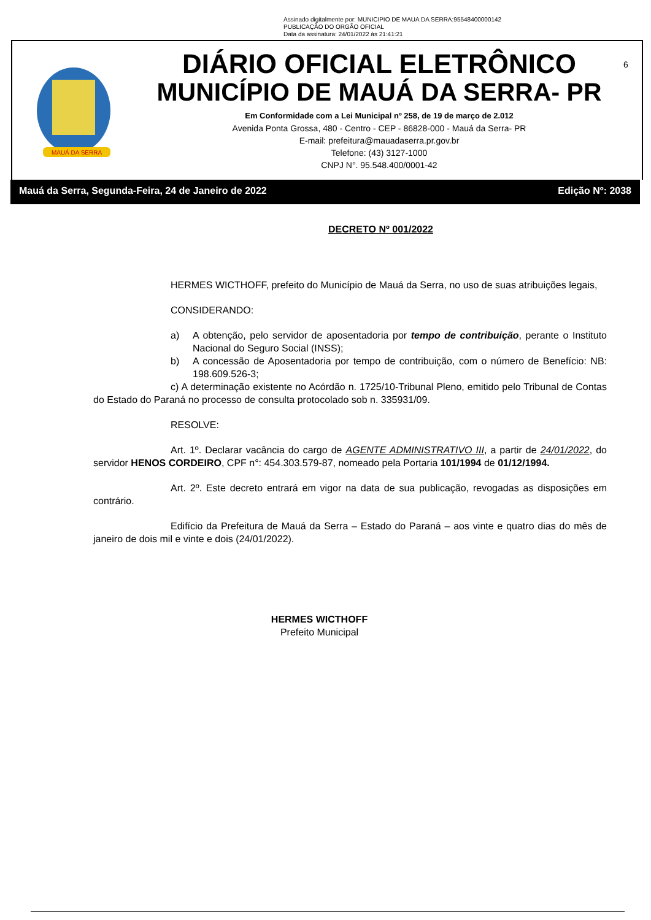Assinado digitalmente por: MUNICIPIO DE MAUA DA SERRA:95548400000142
PUBLICAÇÃO DO ORGÃO OFICIAL
Data da assinatura: 24/01/2022 às 21:41:21
MAUÁ DA SERRA
DIÁRIO OFICIAL ELETRÔNICO
MUNICÍPIO DE MAUÁ DA SERRA- PR
Em Conformidade com a Lei Municipal nº 258, de 19 de março de 2.012
Avenida Ponta Grossa, 480 - Centro - CEP - 86828-000 - Mauá da Serra- PR
E-mail: prefeitura@mauadaserra.pr.gov.br
Telefone: (43) 3127-1000
CNPJ N°. 95.548.400/0001-42
6
Mauá da Serra, Segunda-Feira, 24 de Janeiro de 2022 Edição Nº: 2038
DECRETO Nº 001/2022
HERMES WICTHOFF, prefeito do Município de Mauá da Serra, no uso de suas atribuições legais,
CONSIDERANDO:
a) A obtenção, pelo servidor de aposentadoria por tempo de contribuição, perante o Instituto Nacional do Seguro Social (INSS);
b) A concessão de Aposentadoria por tempo de contribuição, com o número de Benefício: NB: 198.609.526-3;
c) A determinação existente no Acórdão n. 1725/10-Tribunal Pleno, emitido pelo Tribunal de Contas do Estado do Paraná no processo de consulta protocolado sob n. 335931/09.
RESOLVE:
Art. 1º. Declarar vacância do cargo de AGENTE ADMINISTRATIVO III, a partir de 24/01/2022, do servidor HENOS CORDEIRO, CPF n°: 454.303.579-87, nomeado pela Portaria 101/1994 de 01/12/1994.
Art. 2º. Este decreto entrará em vigor na data de sua publicação, revogadas as disposições em contrário.
Edifício da Prefeitura de Mauá da Serra – Estado do Paraná – aos vinte e quatro dias do mês de janeiro de dois mil e vinte e dois (24/01/2022).
HERMES WICTHOFF
Prefeito Municipal